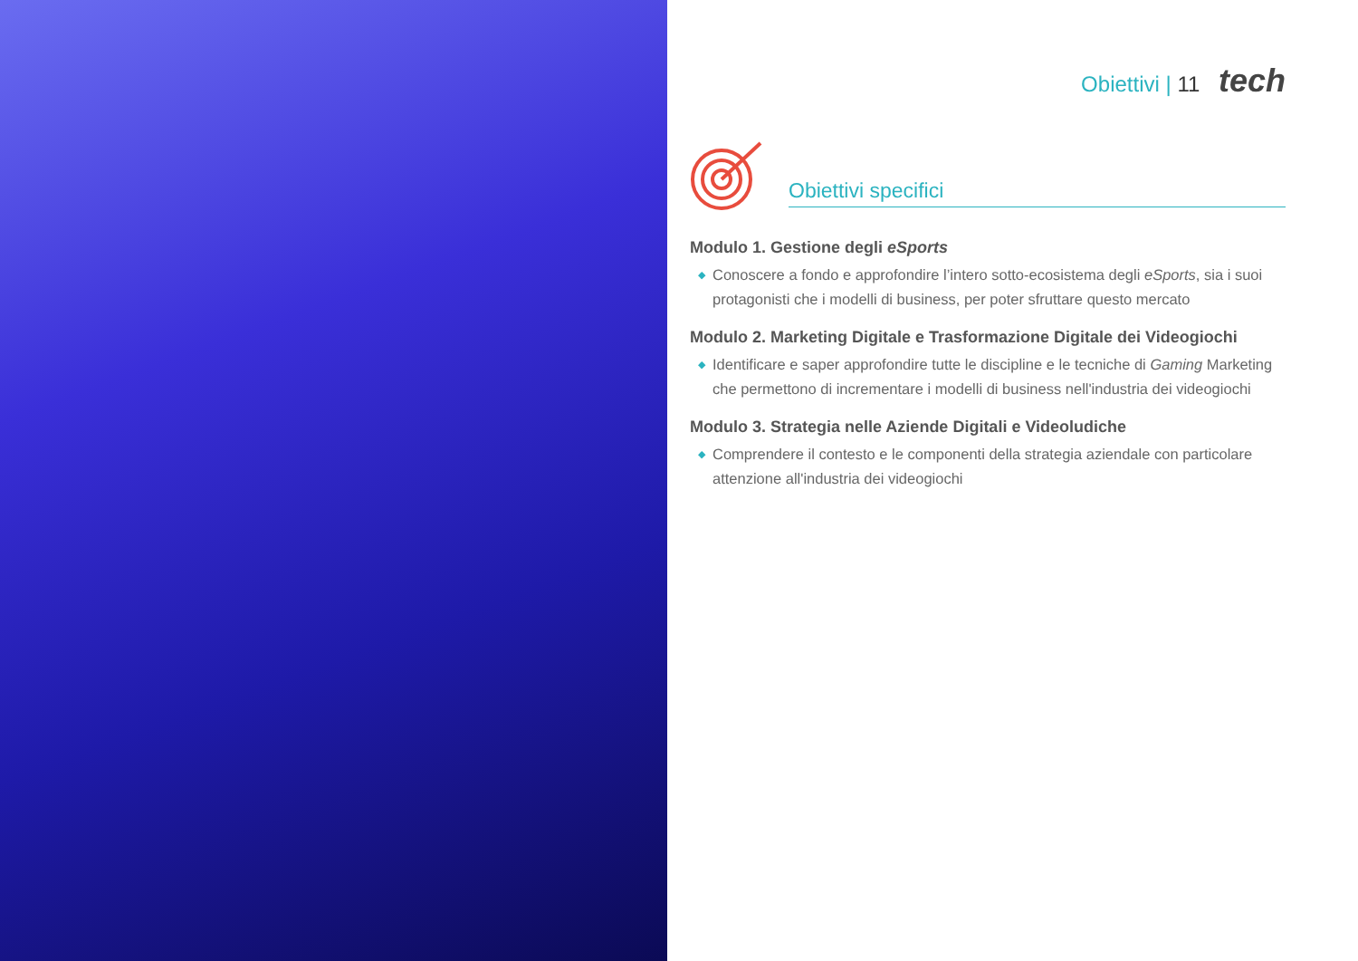Obiettivi | 11 tech
Obiettivi specifici
Modulo 1. Gestione degli eSports
◆ Conoscere a fondo e approfondire l’intero sotto-ecosistema degli eSports, sia i suoi protagonisti che i modelli di business, per poter sfruttare questo mercato
Modulo 2. Marketing Digitale e Trasformazione Digitale dei Videogiochi
◆ Identificare e saper approfondire tutte le discipline e le tecniche di Gaming Marketing che permettono di incrementare i modelli di business nell'industria dei videogiochi
Modulo 3. Strategia nelle Aziende Digitali e Videoludiche
◆ Comprendere il contesto e le componenti della strategia aziendale con particolare attenzione all'industria dei videogiochi